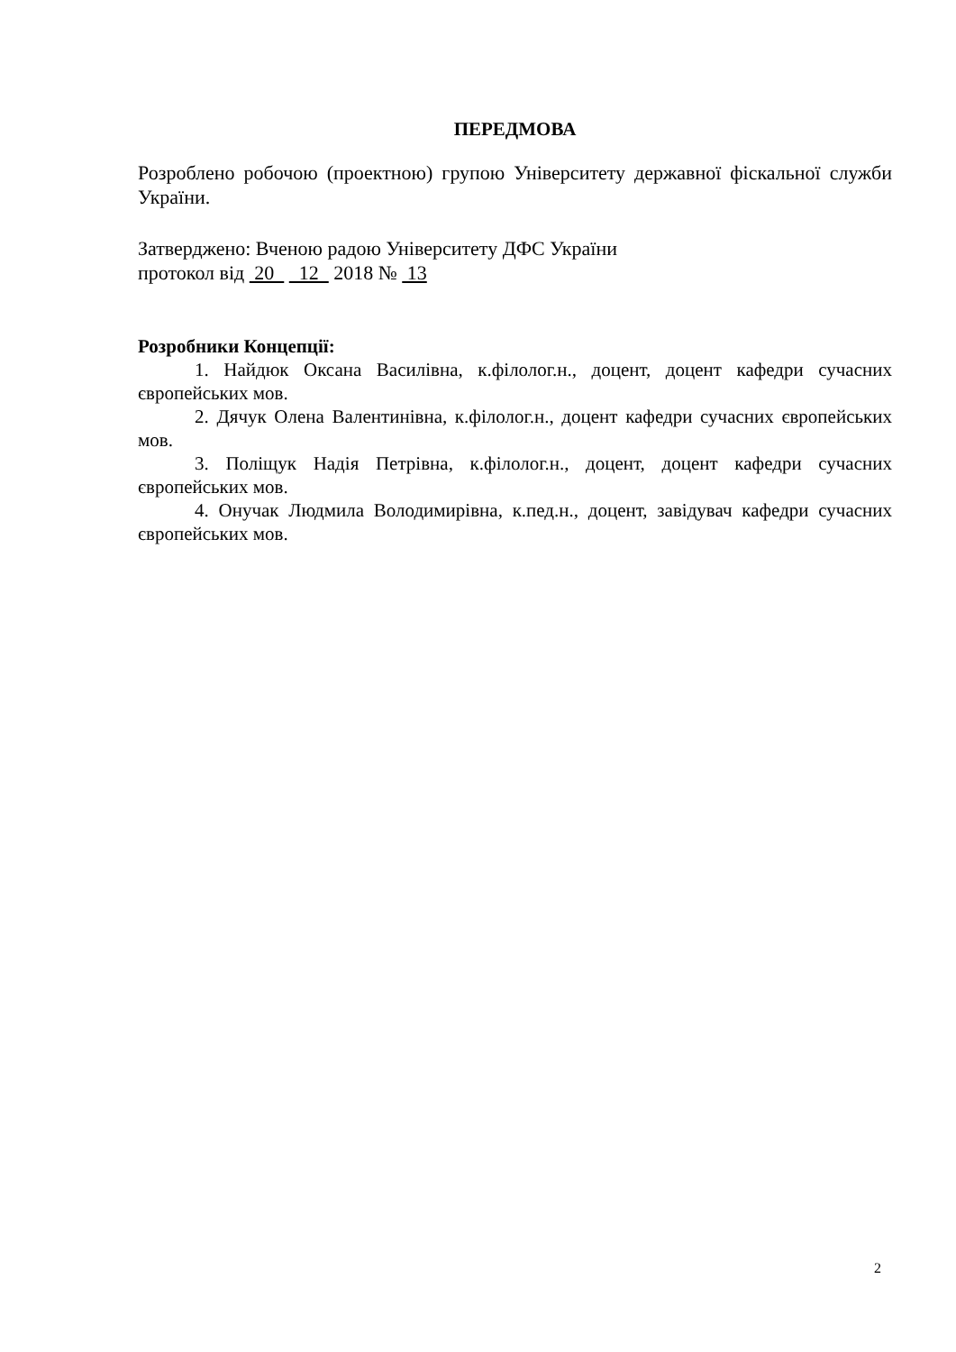ПЕРЕДМОВА
Розроблено робочою (проектною) групою Університету державної фіскальної служби України.
Затверджено: Вченою радою Університету ДФС України
протокол від 20 12 2018 № 13
Розробники Концепції:
1. Найдюк Оксана Василівна, к.філолог.н., доцент, доцент кафедри сучасних європейських мов.
2. Дячук Олена Валентинівна, к.філолог.н., доцент кафедри сучасних європейських мов.
3. Поліщук Надія Петрівна, к.філолог.н., доцент, доцент кафедри сучасних європейських мов.
4. Онучак Людмила Володимирівна, к.пед.н., доцент, завідувач кафедри сучасних європейських мов.
2